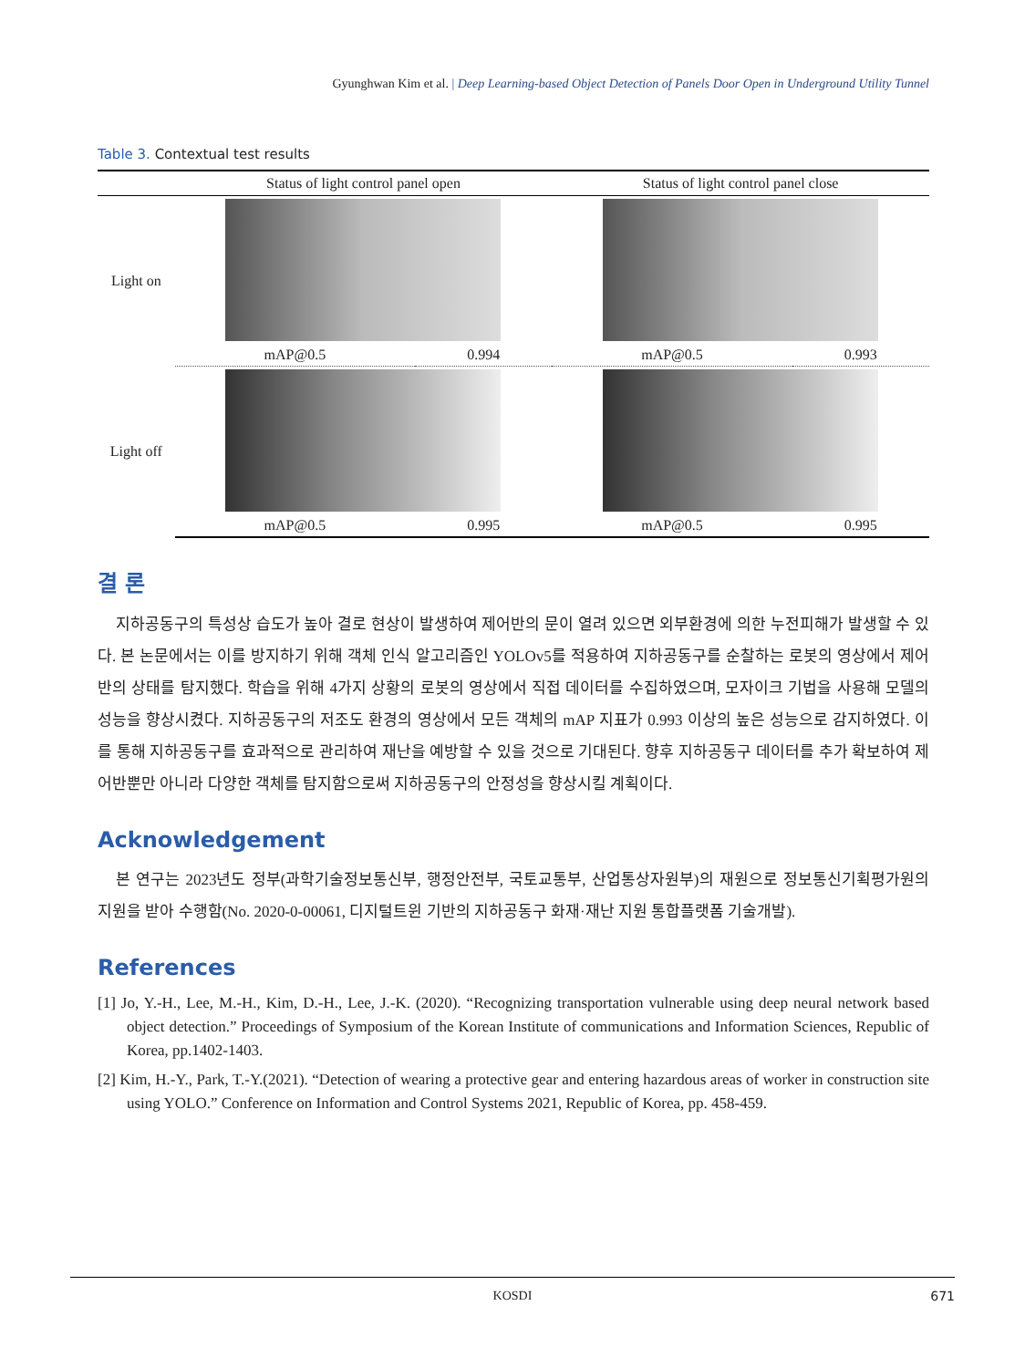Gyunghwan Kim et al. | Deep Learning-based Object Detection of Panels Door Open in Underground Utility Tunnel
Table 3. Contextual test results
| | Status of light control panel open | | Status of light control panel close | |
| --- | --- | --- | --- | --- |
| Light on | | | | |
| | mAP@0.5 | 0.994 | mAP@0.5 | 0.993 |
| Light off | | | | |
| | mAP@0.5 | 0.995 | mAP@0.5 | 0.995 |
결 론
지하공동구의 특성상 습도가 높아 결로 현상이 발생하여 제어반의 문이 열려 있으면 외부환경에 의한 누전피해가 발생할 수 있다. 본 논문에서는 이를 방지하기 위해 객체 인식 알고리즘인 YOLOv5를 적용하여 지하공동구를 순찰하는 로봇의 영상에서 제어반의 상태를 탐지했다. 학습을 위해 4가지 상황의 로봇의 영상에서 직접 데이터를 수집하였으며, 모자이크 기법을 사용해 모델의 성능을 향상시켰다. 지하공동구의 저조도 환경의 영상에서 모든 객체의 mAP 지표가 0.993 이상의 높은 성능으로 감지하였다. 이를 통해 지하공동구를 효과적으로 관리하여 재난을 예방할 수 있을 것으로 기대된다. 향후 지하공동구 데이터를 추가 확보하여 제어반뿐만 아니라 다양한 객체를 탐지함으로써 지하공동구의 안정성을 향상시킬 계획이다.
Acknowledgement
본 연구는 2023년도 정부(과학기술정보통신부, 행정안전부, 국토교통부, 산업통상자원부)의 재원으로 정보통신기획평가원의 지원을 받아 수행함(No. 2020-0-00061, 디지털트윈 기반의 지하공동구 화재·재난 지원 통합플랫폼 기술개발).
References
[1] Jo, Y.-H., Lee, M.-H., Kim, D.-H., Lee, J.-K. (2020). “Recognizing transportation vulnerable using deep neural network based object detection.” Proceedings of Symposium of the Korean Institute of communications and Information Sciences, Republic of Korea, pp.1402-1403.
[2] Kim, H.-Y., Park, T.-Y.(2021). “Detection of wearing a protective gear and entering hazardous areas of worker in construction site using YOLO.” Conference on Information and Control Systems 2021, Republic of Korea, pp. 458-459.
KOSDI 671